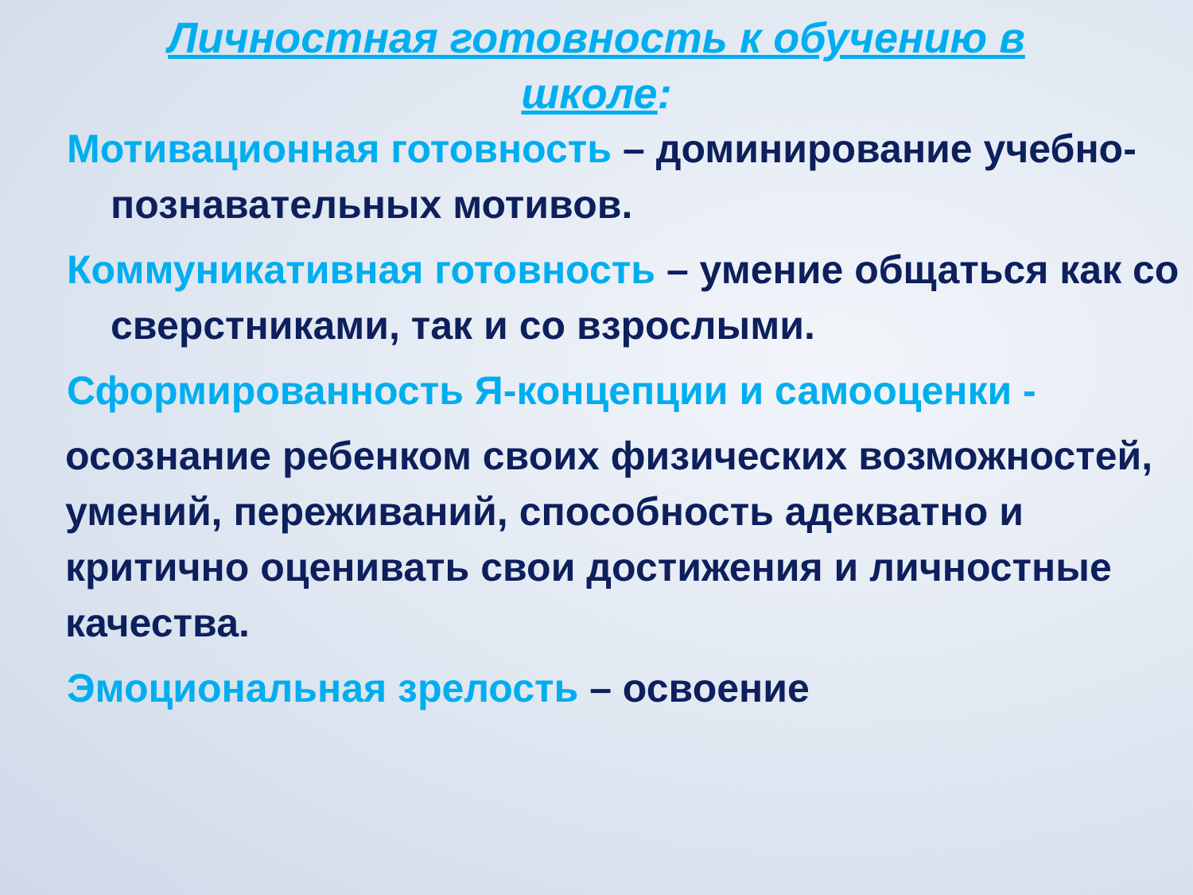Личностная готовность к обучению в
школе:
Мотивационная готовность – доминирование учебно-познавательных мотивов.
Коммуникативная готовность – умение общаться как со сверстниками, так и со взрослыми.
Сформированность Я-концепции и самооценки -
осознание ребенком своих физических возможностей, умений, переживаний, способность адекватно и критично оценивать свои достижения и личностные качества.
Эмоциональная зрелость – освоение